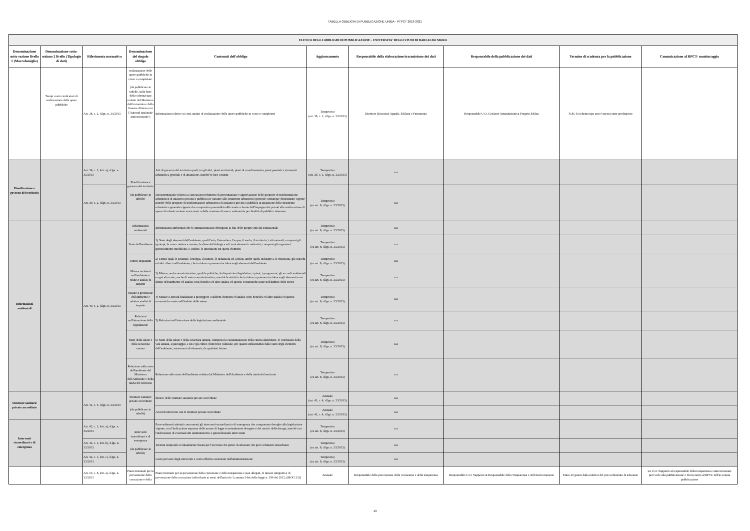TABELLA OBBLIGHI DI PUBBLICAZIONE UNIBA - PTPCT 2019-2021
| ELENCO DEGLI OBBLIGHI DI PUBBLICAZIONE - UNIVERSITA' DEGLI STUDI DI BARI ALDO MORO | | | | | | | | | |
| Denominazione sotto-sezione livello 1 (Macrofamiglie) | Denominazione sotto-sezione 2 livello (Tipologie di dati) | Riferimento normativo | Denominazione del singolo obbligo | Contenuti dell'obbligo | Aggiornamento | Responsabile della elaborazione/trasmissione dei dati | Responsabile della pubblicazione dei dati | Termine di scadenza per la pubblicazione | Comunicazione al RPCT- monitoraggio |
| | Tempi costi e indicatori di realizzazione delle opere pubbliche | Art. 38, c. 2, d.lgs. n. 33/2013 | realizzazione delle opere pubbliche in corso o completate. (da pubblicare in tabelle, sulla base dello schema tipo redatto dal Ministero dell'economia e della finanza d'intesa con l'Autorità nazionale anticorruzione ) | Informazioni relative ai costi unitari di realizzazione delle opere pubbliche in corso o completate | Tempestivo (art. 38, c. 1, d.lgs. n. 33/2013) | Direttore Direzione Appalti, Edilizia e Patrimonio | Responsabile U.O. Gestione Amministrativa Progetti Edilizi | N.B.: lo schema tipo non è ancora stato predisposto | |
| Pianificazione e governo del territorio | | Art. 39, c. 1, lett. a), d.lgs. n. 33/2013 | Pianificazione e governo del territorio (da pubblicare in tabelle) | Atti di governo del territorio quali, tra gli altri, piani territoriali, piani di coordinamento, piani paesistici, strumenti urbanistici, generali e di attuazione, nonché le loro varianti | Tempestivo (art. 39, c. 1, d.lgs. n. 33/2013) | n.a | | | |
| | | Art. 39, c. 2, d.lgs. n. 33/2013 | | Documentazione relativa a ciascun procedimento di presentazione e approvazione delle proposte di trasformazione urbanistica di iniziativa privata o pubblica in variante allo strumento urbanistico generale comunque denominato vigente nonché delle proposte di trasformazione urbanistica di iniziativa privata o pubblica in attuazione dello strumento urbanistico generale vigente che comportino premialità edificatorie a fronte dell'impegno dei privati alla realizzazione di opere di urbanizzazione extra oneri o della cessione di aree o volumetrie per finalità di pubblico interesse | Tempestivo (ex art. 8, d.lgs. n. 33/2013) | n.a | | | |
| Informazioni ambientali | | Art. 40, c. 2, d.lgs. n. 33/2013 | Informazioni ambientali | Informazioni ambientali che le amministrazioni detengono ai fini delle proprie attività istituzionali: | Tempestivo (ex art. 8, d.lgs. n. 33/2013) | n.a | | | |
| | | | Stato dell'ambiente | 1) Stato degli elementi dell'ambiente, quali l'aria, l'atmosfera, l'acqua, il suolo, il territorio, i siti naturali, compresi gli igrotopi, le zone costiere e marine, la diversità biologica ed i suoi elementi costitutivi, compresi gli organismi geneticamente modificati, e, inoltre, le interazioni tra questi elementi | Tempestivo (ex art. 8, d.lgs. n. 33/2013) | n.a | | | |
| | | | Fattori inquinanti | 2) Fattori quali le sostanze, l'energia, il rumore, le radiazioni od i rifiuti, anche quelli radioattivi, le emissioni, gli scarichi ed altri rilasci nell'ambiente, che incidono o possono incidere sugli elementi dell'ambiente | Tempestivo (ex art. 8, d.lgs. n. 33/2013) | n.a | | | |
| | | | Misure incidenti sull'ambiente e relative analisi di impatto | 3) Misure, anche amministrative, quali le politiche, le disposizioni legislative, i piani, i programmi, gli accordi ambientali e ogni altro atto, anche di natura amministrativa, nonché le attività che incidono o possono incidere sugli elementi e sui fattori dell'ambiente ed analisi costi-benefici ed altre analisi ed ipotesi economiche usate nell'àmbito delle stesse | Tempestivo (ex art. 8, d.lgs. n. 33/2013) | n.a | | | |
| | | | Misure a protezione dell'ambiente e relative analisi di impatto | 4) Misure o attività finalizzate a proteggere i suddetti elementi ed analisi costi-benefici ed altre analisi ed ipotesi economiche usate nell'àmbito delle stesse | Tempestivo (ex art. 8, d.lgs. n. 33/2013) | n.a | | | |
| | | | Relazioni sull'attuazione della legislazione | 5) Relazioni sull'attuazione della legislazione ambientale | Tempestivo (ex art. 8, d.lgs. n. 33/2013) | n.a | | | |
| | | | Stato della salute e della sicurezza umana | 6) Stato della salute e della sicurezza umana, compresa la contaminazione della catena alimentare, le condizioni della vita umana, il paesaggio, i siti e gli edifici d'interesse culturale, per quanto influenzabili dallo stato degli elementi dell'ambiente, attraverso tali elementi, da qualsiasi fattore | Tempestivo (ex art. 8, d.lgs. n. 33/2013) | n.a | | | |
| | | | Relazione sullo stato dell'ambiente del Ministero dell'Ambiente e della tutela del territorio | Relazione sullo stato dell'ambiente redatta dal Ministero dell'Ambiente e della tutela del territorio | Tempestivo (ex art. 8, d.lgs. n. 33/2013) | n.a | | | |
| Strutture sanitarie private accreditate | | Art. 41, c. 4, d.lgs. n. 33/2013 | Strutture sanitarie private accreditate (da pubblicare in tabelle) | Elenco delle strutture sanitarie private accreditate | Annuale (art. 41, c. 4, d.lgs. n. 33/2013) | n.a | | | |
| | | | | Accordi intercorsi con le strutture private accreditate | Annuale (art. 41, c. 4, d.lgs. n. 33/2013) | n.a | | | |
| Interventi straordinari e di emergenza | | Art. 42, c. 1, lett. a), d.lgs. n. 33/2013 | Interventi straordinari e di emergenza (da pubblicare in tabelle) | Provvedimenti adottati concernenti gli interventi straordinari e di emergenza che comportano deroghe alla legislazione vigente, con l'indicazione espressa delle norme di legge eventualmente derogate e dei motivi della deroga, nonché con l'indicazione di eventuali atti amministrativi o giurisdizionali intervenuti | Tempestivo (ex art. 8, d.lgs. n. 33/2013) | n.a | | | |
| | | Art. 42, c. 1, lett. b), d.lgs. n. 33/2013 | | Termini temporali eventualmente fissati per l'esercizio dei poteri di adozione dei provvedimenti straordinari | Tempestivo (ex art. 8, d.lgs. n. 33/2013) | n.a | | | |
| | | Art. 42, c. 1, lett. c), d.lgs. n. 33/2013 | | Costo previsto degli interventi e costo effettivo sostenuto dall'amministrazione | Tempestivo (ex art. 8, d.lgs. n. 33/2013) | n.a | | | |
| | | Art. 10, c. 8, lett. a), d.lgs. n. 33/2013 | Piano triennale per la prevenzione della corruzione e della | Piano triennale per la prevenzione della corruzione e della trasparenza e suoi allegati, le misure integrative di prevenzione della corruzione individuate ai sensi dell'articolo 1,comma 2-bis della legge n. 190 del 2012, (MOG 231) | Annuale | Responsabile della prevenzione della corruzione e della trasparenza | Responsabile U.O. Supporto al Responsabile della Trasparenza e dell'Anticorruzione | Entro 20 giorni dalla notifica del provvedimento di adozione | La U.O. Supporto al responsabile della trasparenza e anticorruzione provvede alla pubblicazione e dà riscontro al RPTC dell'avvenuta pubblicazione |
13